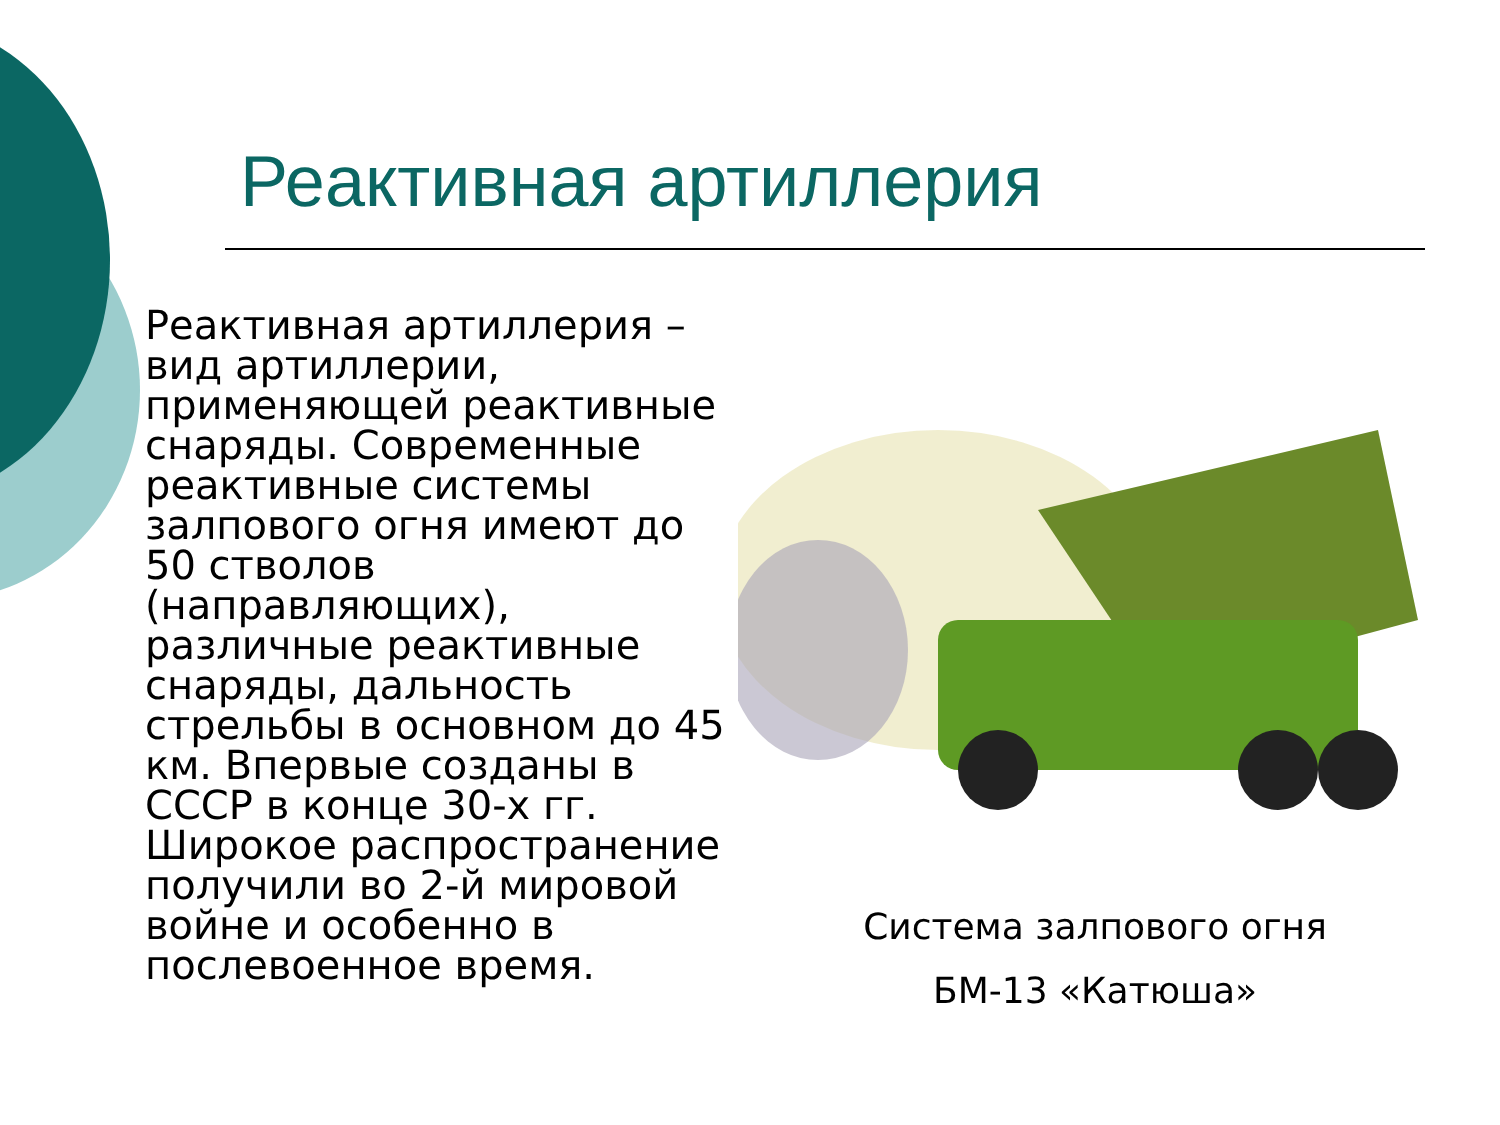Реактивная артиллерия
Реактивная артиллерия – вид артиллерии, применяющей реактивные снаряды. Современные реактивные системы залпового огня имеют до 50 стволов (направляющих), различные реактивные снаряды, дальность стрельбы в основном до 45 км. Впервые созданы в СССР в конце 30-х гг. Широкое распространение получили во 2-й мировой войне и особенно в послевоенное время.
Система залпового огня
БМ-13 «Катюша»